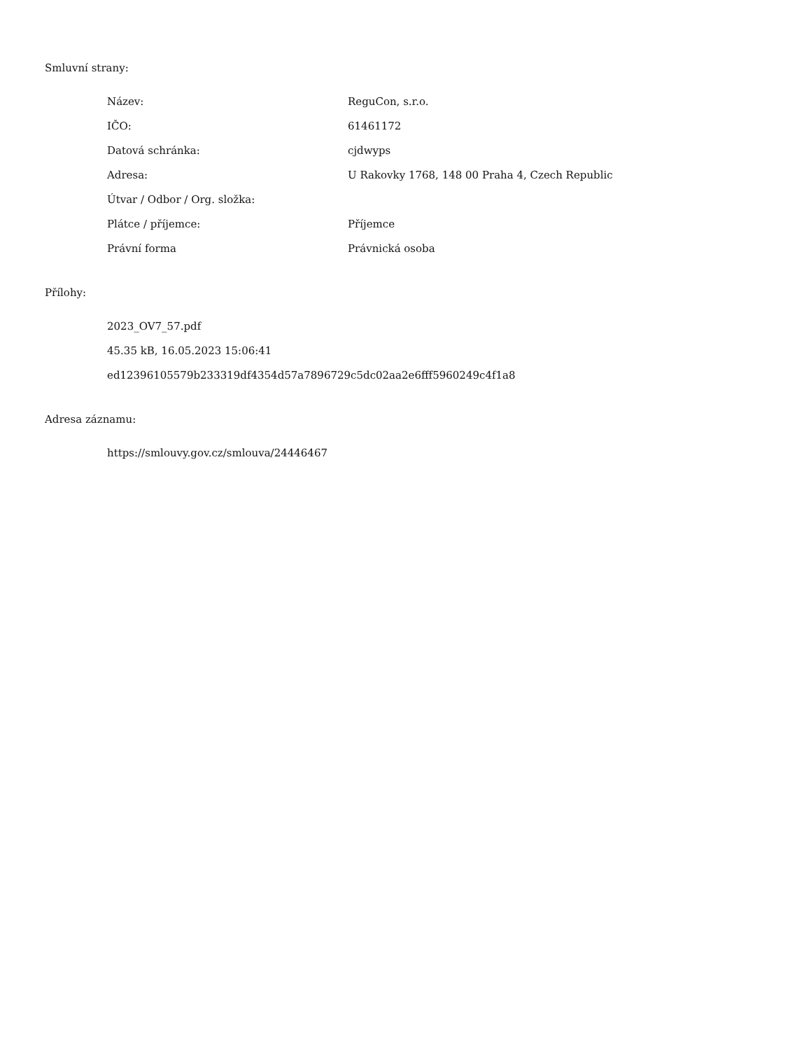Smluvní strany:
| Název: | ReguCon, s.r.o. |
| IČO: | 61461172 |
| Datová schránka: | cjdwyps |
| Adresa: | U Rakovky 1768, 148 00 Praha 4, Czech Republic |
| Útvar / Odbor / Org. složka: | |
| Plátce / příjemce: | Příjemce |
| Právní forma | Právnická osoba |
Přílohy:
2023_OV7_57.pdf
45.35 kB, 16.05.2023 15:06:41
ed12396105579b233319df4354d57a7896729c5dc02aa2e6fff5960249c4f1a8
Adresa záznamu:
https://smlouvy.gov.cz/smlouva/24446467